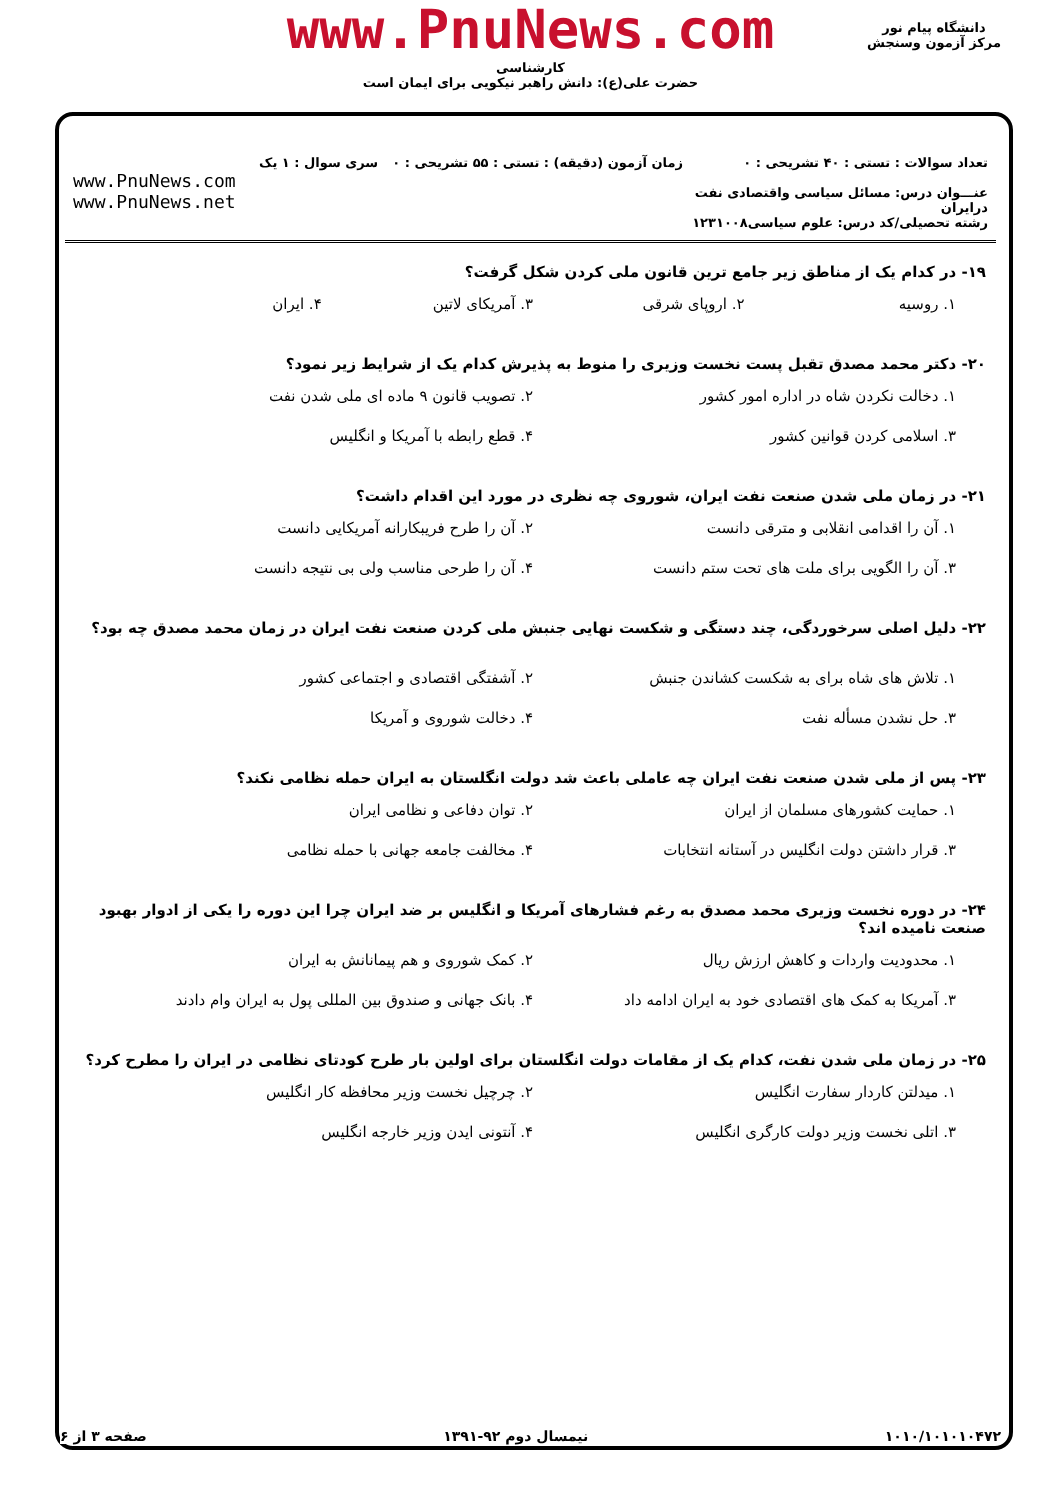www.PnuNews.com
کارشناسی
حضرت علی(ع): دانش راهبر نیکویی برای ایمان است
دانشگاه پیام نور
مرکز آزمون وسنجش
تعداد سوالات : تستی : ۴۰ تشریحی : ۰
عنـــوان درس: مسائل سیاسی واقتصادی نفت درایران
رشته تحصیلی/کد درس: علوم سیاسی۱۲۳۱۰۰۸
زمان آزمون (دقیقه) : تستی : ۵۵ تشریحی : ۰
سری سوال : ۱ یک
www.PnuNews.com
www.PnuNews.net
۱۹- در کدام یک از مناطق زیر جامع ترین قانون ملی کردن شکل گرفت؟
۱. روسیه ۲. اروپای شرقی ۳. آمریکای لاتین ۴. ایران
۲۰- دکتر محمد مصدق تقبل پست نخست وزیری را منوط به پذیرش کدام یک از شرایط زیر نمود؟
۱. دخالت نکردن شاه در اداره امور کشور ۲. تصویب قانون ۹ ماده ای ملی شدن نفت ۳. اسلامی کردن قوانین کشور ۴. قطع رابطه با آمریکا و انگلیس
۲۱- در زمان ملی شدن صنعت نفت ایران، شوروی چه نظری در مورد این اقدام داشت؟
۱. آن را اقدامی انقلابی و مترقی دانست ۲. آن را طرح فریبکارانه آمریکایی دانست ۳. آن را الگویی برای ملت های تحت ستم دانست ۴. آن را طرحی مناسب ولی بی نتیجه دانست
۲۲- دلیل اصلی سرخوردگی، چند دستگی و شکست نهایی جنبش ملی کردن صنعت نفت ایران در زمان محمد مصدق چه بود؟
۱. تلاش های شاه برای به شکست کشاندن جنبش ۲. آشفتگی اقتصادی و اجتماعی کشور ۳. حل نشدن مسأله نفت ۴. دخالت شوروی و آمریکا
۲۳- پس از ملی شدن صنعت نفت ایران چه عاملی باعث شد دولت انگلستان به ایران حمله نظامی نکند؟
۱. حمایت کشورهای مسلمان از ایران ۲. توان دفاعی و نظامی ایران ۳. قرار داشتن دولت انگلیس در آستانه انتخابات ۴. مخالفت جامعه جهانی با حمله نظامی
۲۴- در دوره نخست وزیری محمد مصدق به رغم فشارهای آمریکا و انگلیس بر ضد ایران چرا این دوره را یکی از ادوار بهبود صنعت نامیده اند؟
۱. محدودیت واردات و کاهش ارزش ریال ۲. کمک شوروی و هم پیمانانش به ایران ۳. آمریکا به کمک های اقتصادی خود به ایران ادامه داد ۴. بانک جهانی و صندوق بین المللی پول به ایران وام دادند
۲۵- در زمان ملی شدن نفت، کدام یک از مقامات دولت انگلستان برای اولین بار طرح کودتای نظامی در ایران را مطرح کرد؟
۱. میدلتن کاردار سفارت انگلیس ۲. چرچیل نخست وزیر محافظه کار انگلیس ۳. اتلی نخست وزیر دولت کارگری انگلیس ۴. آنتونی ایدن وزیر خارجه انگلیس
۱۰۱۰/۱۰۱۰۱۰۴۷۲ نیمسال دوم ۹۲-۱۳۹۱ صفحه ۳ از ۶